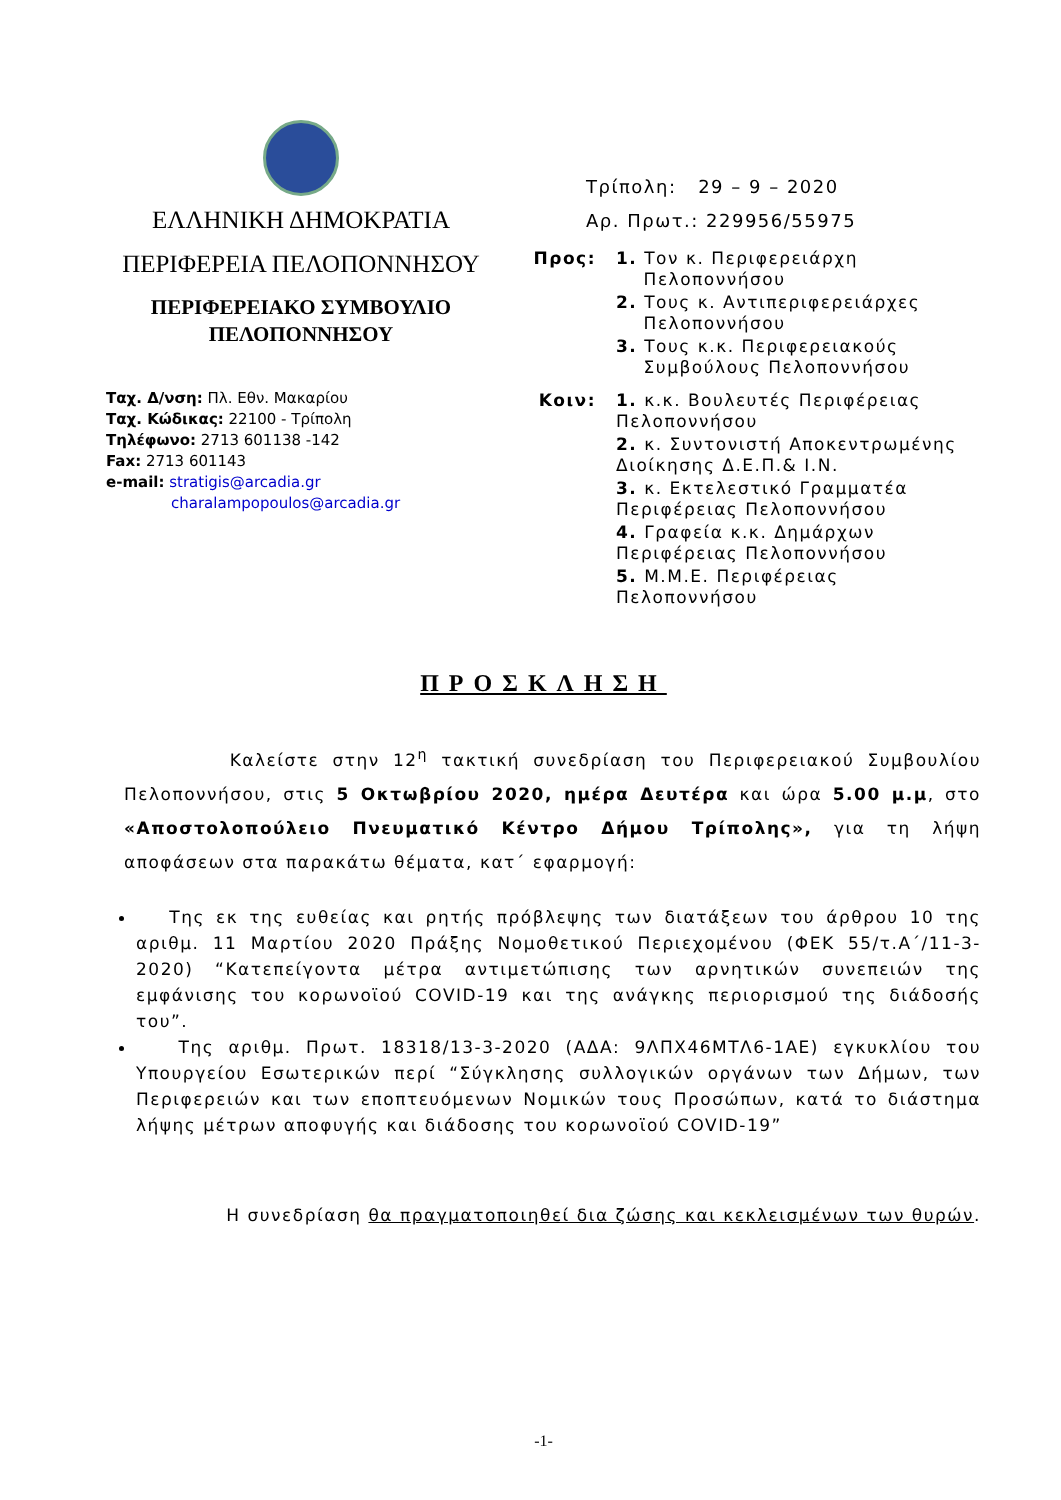ΕΛΛΗΝΙΚΗ ΔΗΜΟΚΡΑΤΙΑ
ΠΕΡΙΦΕΡΕΙΑ ΠΕΛΟΠΟΝΝΗΣΟΥ
ΠΕΡΙΦΕΡΕΙΑΚΟ ΣΥΜΒΟΥΛΙΟ
ΠΕΛΟΠΟΝΝΗΣΟΥ
Ταχ. Δ/νση: Πλ. Εθν. Μακαρίου
Ταχ. Κώδικας: 22100 - Τρίπολη
Τηλέφωνο: 2713 601138 -142
Fax: 2713 601143
e-mail: stratigis@arcadia.gr
charalampopoulos@arcadia.gr
Τρίπολη: 29 – 9 – 2020
Αρ. Πρωτ.: 229956/55975
Προς:
1. Τον κ. Περιφερειάρχη
Πελοποννήσου
2. Τους κ. Αντιπεριφερειάρχες
Πελοποννήσου
3. Τους κ.κ. Περιφερειακούς
Συμβούλους Πελοποννήσου
Κοιν:
1. κ.κ. Βουλευτές Περιφέρειας
Πελοποννήσου
2. κ. Συντονιστή Αποκεντρωμένης
Διοίκησης Δ.Ε.Π.& Ι.Ν.
3. κ. Εκτελεστικό Γραμματέα
Περιφέρειας Πελοποννήσου
4. Γραφεία κ.κ. Δημάρχων
Περιφέρειας Πελοποννήσου
5. Μ.Μ.Ε. Περιφέρειας
Πελοποννήσου
ΠΡΟΣΚΛΗΣΗ
Καλείστε στην 12<sup>η</sup> τακτική συνεδρίαση του Περιφερειακού Συμβουλίου Πελοποννήσου, στις 5 Οκτωβρίου 2020, ημέρα Δευτέρα και ώρα 5.00 μ.μ, στο «Αποστολοπούλειο Πνευματικό Κέντρο Δήμου Τρίπολης», για τη λήψη αποφάσεων στα παρακάτω θέματα, κατ΄ εφαρμογή:
Της εκ της ευθείας και ρητής πρόβλεψης των διατάξεων του άρθρου 10 της αριθμ. 11 Μαρτίου 2020 Πράξης Νομοθετικού Περιεχομένου (ΦΕΚ 55/τ.Α΄/11-3-2020) “Κατεπείγοντα μέτρα αντιμετώπισης των αρνητικών συνεπειών της εμφάνισης του κορωνοϊού COVID-19 και της ανάγκης περιορισμού της διάδοσής του”.
Της αριθμ. Πρωτ. 18318/13-3-2020 (ΑΔΑ: 9ΛΠΧ46ΜΤΛ6-1ΑΕ) εγκυκλίου του Υπουργείου Εσωτερικών περί “Σύγκλησης συλλογικών οργάνων των Δήμων, των Περιφερειών και των εποπτευόμενων Νομικών τους Προσώπων, κατά το διάστημα λήψης μέτρων αποφυγής και διάδοσης του κορωνοϊού COVID-19”
Η συνεδρίαση θα πραγματοποιηθεί δια ζώσης και κεκλεισμένων των θυρών.
-1-